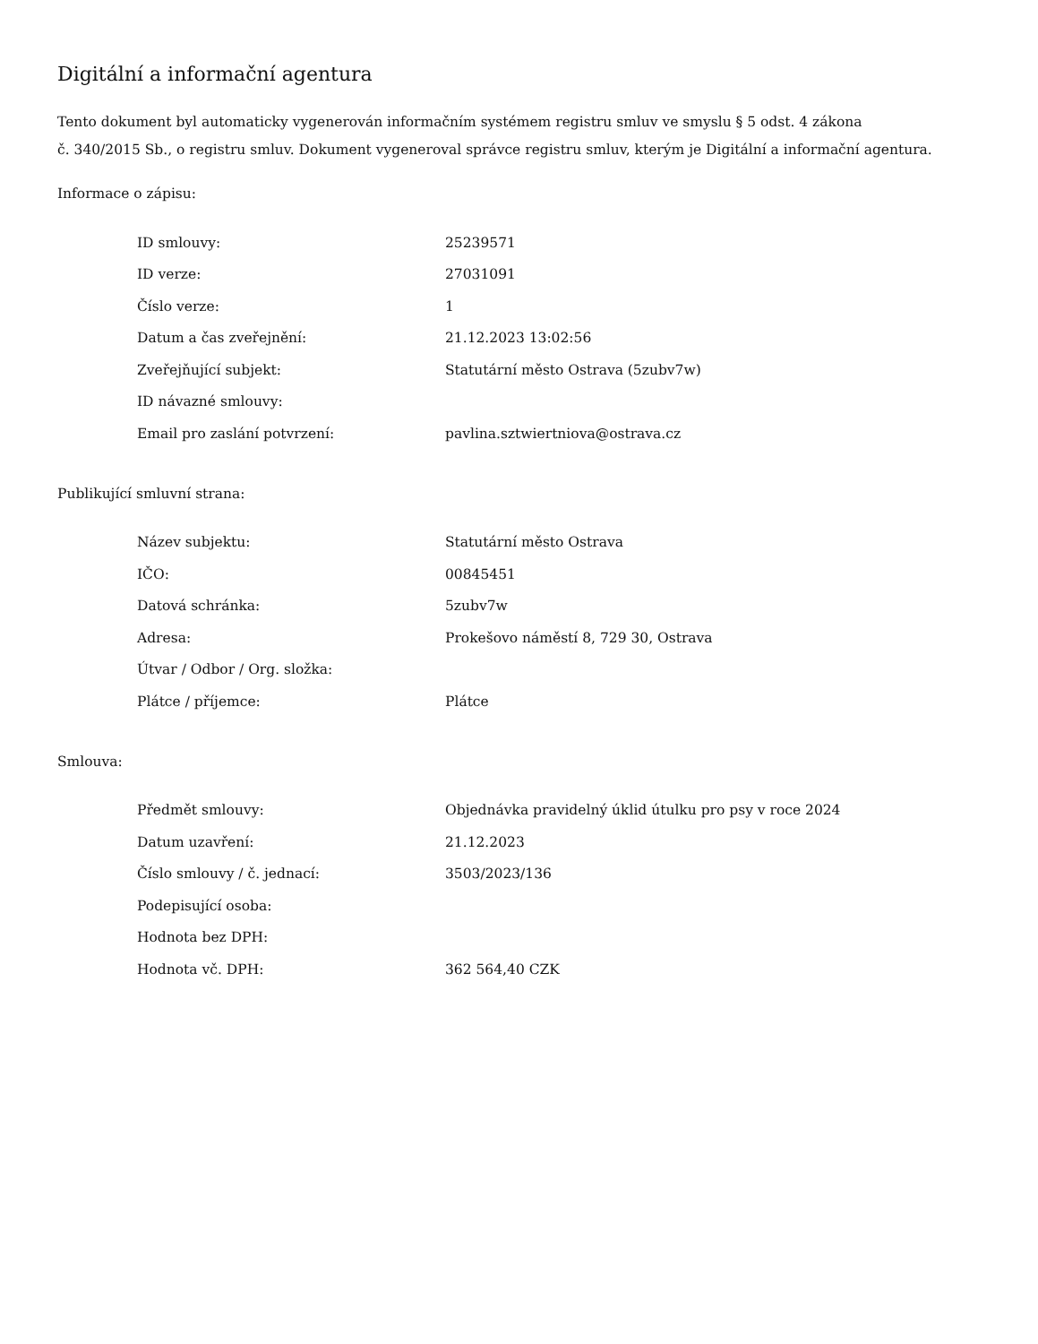Digitální a informační agentura
Tento dokument byl automaticky vygenerován informačním systémem registru smluv ve smyslu § 5 odst. 4 zákona
č. 340/2015 Sb., o registru smluv. Dokument vygeneroval správce registru smluv, kterým je Digitální a informační agentura.
Informace o zápisu:
| ID smlouvy: | 25239571 |
| ID verze: | 27031091 |
| Číslo verze: | 1 |
| Datum a čas zveřejnění: | 21.12.2023 13:02:56 |
| Zveřejňující subjekt: | Statutární město Ostrava (5zubv7w) |
| ID návazné smlouvy: | |
| Email pro zaslání potvrzení: | pavlina.sztwiertniova@ostrava.cz |
Publikující smluvní strana:
| Název subjektu: | Statutární město Ostrava |
| IČO: | 00845451 |
| Datová schránka: | 5zubv7w |
| Adresa: | Prokešovo náměstí 8, 729 30, Ostrava |
| Útvar / Odbor / Org. složka: | |
| Plátce / příjemce: | Plátce |
Smlouva:
| Předmět smlouvy: | Objednávka pravidelný úklid útulku pro psy v roce 2024 |
| Datum uzavření: | 21.12.2023 |
| Číslo smlouvy / č. jednací: | 3503/2023/136 |
| Podepisující osoba: | |
| Hodnota bez DPH: | |
| Hodnota vč. DPH: | 362 564,40 CZK |